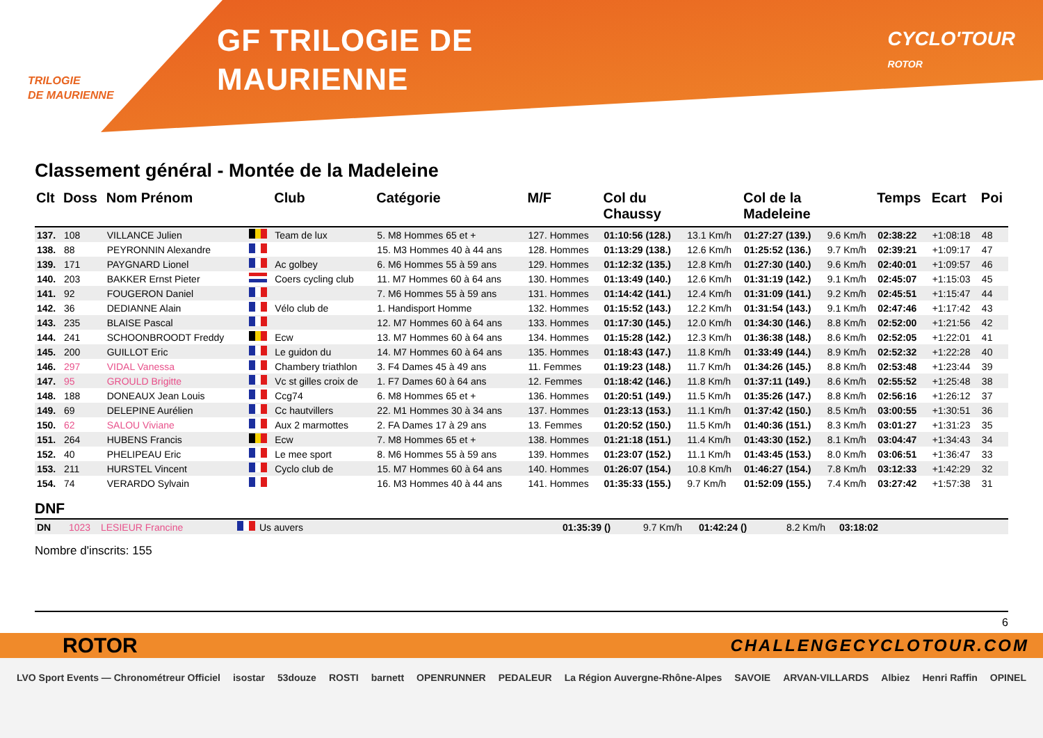TRILOGIE
DE MAURIENNE
GF TRILOGIE DE
MAURIENNE
CYCLO'TOUR
ROTOR
Classement général - Montée de la Madeleine
| Clt | Doss | Nom Prénom | | Club | Catégorie | M/F | Col du Chaussy | | Col de la Madeleine | | Temps | Ecart | Poi |
| --- | --- | --- | --- | --- | --- | --- | --- | --- | --- | --- | --- | --- | --- |
| 137. | 108 | VILLANCE Julien | | Team de lux | 5. M8 Hommes 65 et + | 127. Hommes | 01:10:56 (128.) | 13.1 Km/h | 01:27:27 (139.) | 9.6 Km/h | 02:38:22 | +1:08:18 | 48 |
| 138. | 88 | PEYRONNIN Alexandre | | | 15. M3 Hommes 40 à 44 ans | 128. Hommes | 01:13:29 (138.) | 12.6 Km/h | 01:25:52 (136.) | 9.7 Km/h | 02:39:21 | +1:09:17 | 47 |
| 139. | 171 | PAYGNARD Lionel | | Ac golbey | 6. M6 Hommes 55 à 59 ans | 129. Hommes | 01:12:32 (135.) | 12.8 Km/h | 01:27:30 (140.) | 9.6 Km/h | 02:40:01 | +1:09:57 | 46 |
| 140. | 203 | BAKKER Ernst Pieter | | Coers cycling club | 11. M7 Hommes 60 à 64 ans | 130. Hommes | 01:13:49 (140.) | 12.6 Km/h | 01:31:19 (142.) | 9.1 Km/h | 02:45:07 | +1:15:03 | 45 |
| 141. | 92 | FOUGERON Daniel | | | 7. M6 Hommes 55 à 59 ans | 131. Hommes | 01:14:42 (141.) | 12.4 Km/h | 01:31:09 (141.) | 9.2 Km/h | 02:45:51 | +1:15:47 | 44 |
| 142. | 36 | DEDIANNE Alain | | Vélo club de | 1. Handisport Homme | 132. Hommes | 01:15:52 (143.) | 12.2 Km/h | 01:31:54 (143.) | 9.1 Km/h | 02:47:46 | +1:17:42 | 43 |
| 143. | 235 | BLAISE Pascal | | | 12. M7 Hommes 60 à 64 ans | 133. Hommes | 01:17:30 (145.) | 12.0 Km/h | 01:34:30 (146.) | 8.8 Km/h | 02:52:00 | +1:21:56 | 42 |
| 144. | 241 | SCHOONBROODT Freddy | | Ecw | 13. M7 Hommes 60 à 64 ans | 134. Hommes | 01:15:28 (142.) | 12.3 Km/h | 01:36:38 (148.) | 8.6 Km/h | 02:52:05 | +1:22:01 | 41 |
| 145. | 200 | GUILLOT Eric | | Le guidon du | 14. M7 Hommes 60 à 64 ans | 135. Hommes | 01:18:43 (147.) | 11.8 Km/h | 01:33:49 (144.) | 8.9 Km/h | 02:52:32 | +1:22:28 | 40 |
| 146. | 297 | VIDAL Vanessa | | Chambery triathlon | 3. F4 Dames 45 à 49 ans | 11. Femmes | 01:19:23 (148.) | 11.7 Km/h | 01:34:26 (145.) | 8.8 Km/h | 02:53:48 | +1:23:44 | 39 |
| 147. | 95 | GROULD Brigitte | | Vc st gilles croix de | 1. F7 Dames 60 à 64 ans | 12. Femmes | 01:18:42 (146.) | 11.8 Km/h | 01:37:11 (149.) | 8.6 Km/h | 02:55:52 | +1:25:48 | 38 |
| 148. | 188 | DONEAUX Jean Louis | | Ccg74 | 6. M8 Hommes 65 et + | 136. Hommes | 01:20:51 (149.) | 11.5 Km/h | 01:35:26 (147.) | 8.8 Km/h | 02:56:16 | +1:26:12 | 37 |
| 149. | 69 | DELEPINE Aurélien | | Cc hautvillers | 22. M1 Hommes 30 à 34 ans | 137. Hommes | 01:23:13 (153.) | 11.1 Km/h | 01:37:42 (150.) | 8.5 Km/h | 03:00:55 | +1:30:51 | 36 |
| 150. | 62 | SALOU Viviane | | Aux 2 marmottes | 2. FA Dames 17 à 29 ans | 13. Femmes | 01:20:52 (150.) | 11.5 Km/h | 01:40:36 (151.) | 8.3 Km/h | 03:01:27 | +1:31:23 | 35 |
| 151. | 264 | HUBENS Francis | | Ecw | 7. M8 Hommes 65 et + | 138. Hommes | 01:21:18 (151.) | 11.4 Km/h | 01:43:30 (152.) | 8.1 Km/h | 03:04:47 | +1:34:43 | 34 |
| 152. | 40 | PHELIPEAU Eric | | Le mee sport | 8. M6 Hommes 55 à 59 ans | 139. Hommes | 01:23:07 (152.) | 11.1 Km/h | 01:43:45 (153.) | 8.0 Km/h | 03:06:51 | +1:36:47 | 33 |
| 153. | 211 | HURSTEL Vincent | | Cyclo club de | 15. M7 Hommes 60 à 64 ans | 140. Hommes | 01:26:07 (154.) | 10.8 Km/h | 01:46:27 (154.) | 7.8 Km/h | 03:12:33 | +1:42:29 | 32 |
| 154. | 74 | VERARDO Sylvain | | | 16. M3 Hommes 40 à 44 ans | 141. Hommes | 01:35:33 (155.) | 9.7 Km/h | 01:52:09 (155.) | 7.4 Km/h | 03:27:42 | +1:57:38 | 31 |
DNF
| DN | 1023 | LESIEUR Francine | | Us auvers | 01:35:39 () | 9.7 Km/h | 01:42:24 () | 8.2 Km/h | 03:18:02 |
Nombre d'inscrits: 155
6
ROTOR CHALLENGECYCLOTOUR.COM
LVO Sport Events — Chronométreur Officiel isostar 53douze ROSTI barnett OPENRUNNER PEDALEUR La Région Auvergne-Rhône-Alpes SAVOIE ARVAN-VILLARDS Albiez Henri Raffin OPINEL